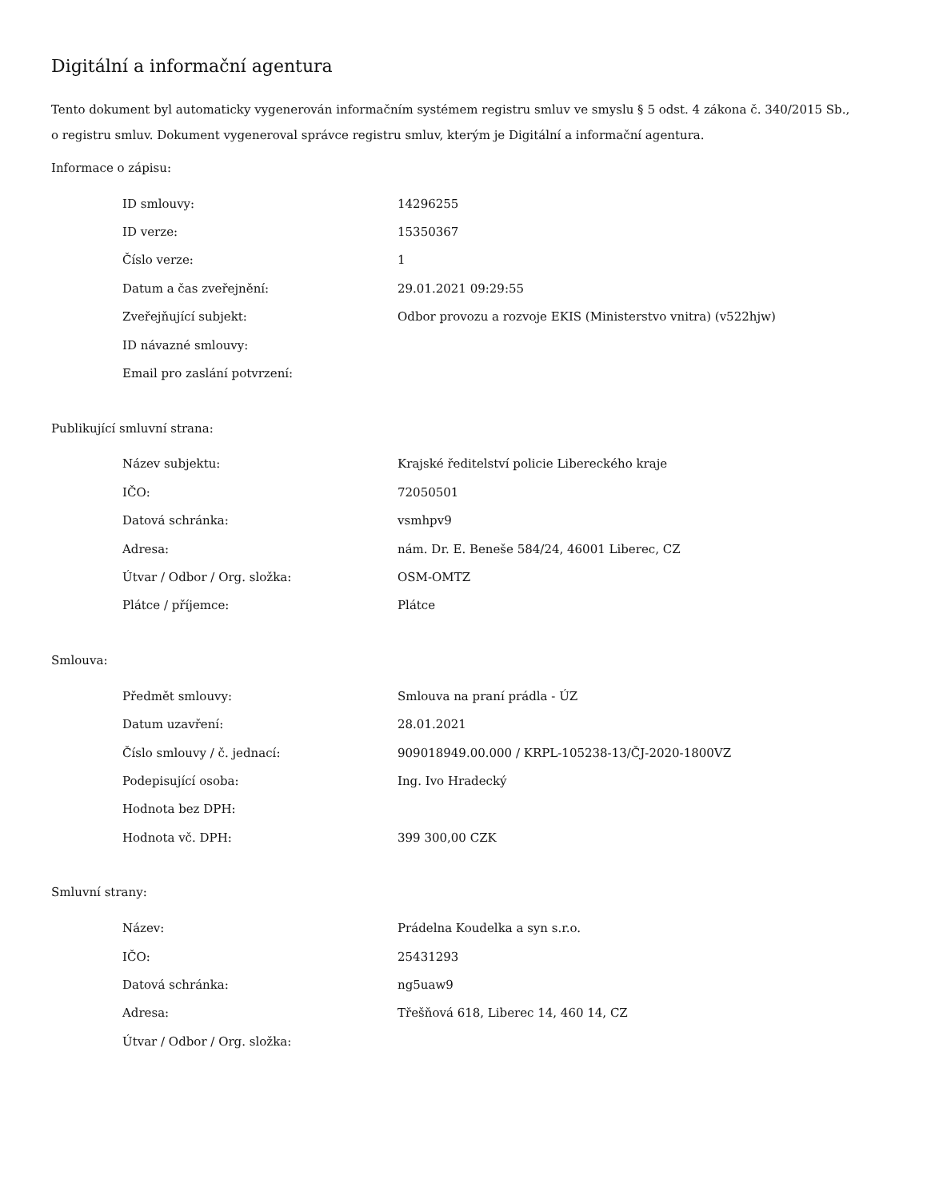Digitální a informační agentura
Tento dokument byl automaticky vygenerován informačním systémem registru smluv ve smyslu § 5 odst. 4 zákona č. 340/2015 Sb., o registru smluv. Dokument vygeneroval správce registru smluv, kterým je Digitální a informační agentura.
Informace o zápisu:
| ID smlouvy: | 14296255 |
| ID verze: | 15350367 |
| Číslo verze: | 1 |
| Datum a čas zveřejnění: | 29.01.2021 09:29:55 |
| Zveřejňující subjekt: | Odbor provozu a rozvoje EKIS (Ministerstvo vnitra) (v522hjw) |
| ID návazné smlouvy: | |
| Email pro zaslání potvrzení: | |
Publikující smluvní strana:
| Název subjektu: | Krajské ředitelství policie Libereckého kraje |
| IČO: | 72050501 |
| Datová schránka: | vsmhpv9 |
| Adresa: | nám. Dr. E. Beneše 584/24, 46001 Liberec, CZ |
| Útvar / Odbor / Org. složka: | OSM-OMTZ |
| Plátce / příjemce: | Plátce |
Smlouva:
| Předmět smlouvy: | Smlouva na praní prádla - ÚZ |
| Datum uzavření: | 28.01.2021 |
| Číslo smlouvy / č. jednací: | 909018949.00.000 / KRPL-105238-13/ČJ-2020-1800VZ |
| Podepisující osoba: | Ing. Ivo Hradecký |
| Hodnota bez DPH: | |
| Hodnota vč. DPH: | 399 300,00 CZK |
Smluvní strany:
| Název: | Prádelna Koudelka a syn s.r.o. |
| IČO: | 25431293 |
| Datová schránka: | ng5uaw9 |
| Adresa: | Třešňová 618, Liberec 14, 460 14, CZ |
| Útvar / Odbor / Org. složka: | |